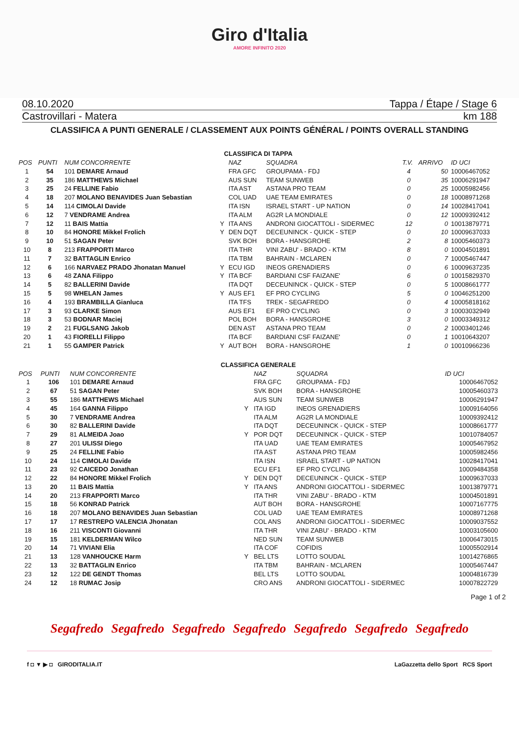Giro d'Italia
AMORE INFINITO 2020
08.10.2020 Tappa / Étape / Stage 6
Castrovillari - Matera km 188
CLASSIFICA A PUNTI GENERALE / CLASSEMENT AUX POINTS GÉNÉRAL / POINTS OVERALL STANDING
CLASSIFICA DI TAPPA
| POS | PUNTI | NUM CONCORRENTE | | NAZ | SQUADRA | | T.V. | ARRIVO | ID UCI |
| --- | --- | --- | --- | --- | --- | --- | --- | --- | --- |
| 1 | 54 | 101 DEMARE Arnaud | | FRA GFC | GROUPAMA - FDJ | | 4 | 50 | 10006467052 |
| 2 | 35 | 186 MATTHEWS Michael | | AUS SUN | TEAM SUNWEB | | 0 | 35 | 10006291947 |
| 3 | 25 | 24 FELLINE Fabio | | ITA AST | ASTANA PRO TEAM | | 0 | 25 | 10005982456 |
| 4 | 18 | 207 MOLANO BENAVIDES Juan Sebastian | | COL UAD | UAE TEAM EMIRATES | | 0 | 18 | 10008971268 |
| 5 | 14 | 114 CIMOLAI Davide | | ITA ISN | ISRAEL START - UP NATION | | 0 | 14 | 10028417041 |
| 6 | 12 | 7 VENDRAME Andrea | | ITA ALM | AG2R LA MONDIALE | | 0 | 12 | 10009392412 |
| 7 | 12 | 11 BAIS Mattia | Y | ITA ANS | ANDRONI GIOCATTOLI - SIDERMEC | | 12 | 0 | 10013879771 |
| 8 | 10 | 84 HONORE Mikkel Frolich | Y | DEN DQT | DECEUNINCK - QUICK - STEP | | 0 | 10 | 10009637033 |
| 9 | 10 | 51 SAGAN Peter | | SVK BOH | BORA - HANSGROHE | | 2 | 8 | 10005460373 |
| 10 | 8 | 213 FRAPPORTI Marco | | ITA THR | VINI ZABU' - BRADO - KTM | | 8 | 0 | 10004501891 |
| 11 | 7 | 32 BATTAGLIN Enrico | | ITA TBM | BAHRAIN - MCLAREN | | 0 | 7 | 10005467447 |
| 12 | 6 | 166 NARVAEZ PRADO Jhonatan Manuel | Y | ECU IGD | INEOS GRENADIERS | | 0 | 6 | 10009637235 |
| 13 | 6 | 48 ZANA Filippo | Y | ITA BCF | BARDIANI CSF FAIZANE' | | 6 | 0 | 10015829370 |
| 14 | 5 | 82 BALLERINI Davide | | ITA DQT | DECEUNINCK - QUICK - STEP | | 0 | 5 | 10008661777 |
| 15 | 5 | 98 WHELAN James | Y | AUS EF1 | EF PRO CYCLING | | 5 | 0 | 10046251200 |
| 16 | 4 | 193 BRAMBILLA Gianluca | | ITA TFS | TREK - SEGAFREDO | | 0 | 4 | 10005818162 |
| 17 | 3 | 93 CLARKE Simon | | AUS EF1 | EF PRO CYCLING | | 0 | 3 | 10003032949 |
| 18 | 3 | 53 BODNAR Maciej | | POL BOH | BORA - HANSGROHE | | 3 | 0 | 10003349312 |
| 19 | 2 | 21 FUGLSANG Jakob | | DEN AST | ASTANA PRO TEAM | | 0 | 2 | 10003401246 |
| 20 | 1 | 43 FIORELLI Filippo | | ITA BCF | BARDIANI CSF FAIZANE' | | 0 | 1 | 10010643207 |
| 21 | 1 | 55 GAMPER Patrick | Y | AUT BOH | BORA - HANSGROHE | | 1 | 0 | 10010966236 |
CLASSIFICA GENERALE
| POS | PUNTI | NUM CONCORRENTE | | NAZ | SQUADRA | ID UCI |
| --- | --- | --- | --- | --- | --- | --- |
| 1 | 106 | 101 DEMARE Arnaud | | FRA GFC | GROUPAMA - FDJ | 10006467052 |
| 2 | 67 | 51 SAGAN Peter | | SVK BOH | BORA - HANSGROHE | 10005460373 |
| 3 | 55 | 186 MATTHEWS Michael | | AUS SUN | TEAM SUNWEB | 10006291947 |
| 4 | 45 | 164 GANNA Filippo | Y | ITA IGD | INEOS GRENADIERS | 10009164056 |
| 5 | 30 | 7 VENDRAME Andrea | | ITA ALM | AG2R LA MONDIALE | 10009392412 |
| 6 | 30 | 82 BALLERINI Davide | | ITA DQT | DECEUNINCK - QUICK - STEP | 10008661777 |
| 7 | 29 | 81 ALMEIDA Joao | Y | POR DQT | DECEUNINCK - QUICK - STEP | 10010784057 |
| 8 | 27 | 201 ULISSI Diego | | ITA UAD | UAE TEAM EMIRATES | 10005467952 |
| 9 | 25 | 24 FELLINE Fabio | | ITA AST | ASTANA PRO TEAM | 10005982456 |
| 10 | 24 | 114 CIMOLAI Davide | | ITA ISN | ISRAEL START - UP NATION | 10028417041 |
| 11 | 23 | 92 CAICEDO Jonathan | | ECU EF1 | EF PRO CYCLING | 10009484358 |
| 12 | 22 | 84 HONORE Mikkel Frolich | Y | DEN DQT | DECEUNINCK - QUICK - STEP | 10009637033 |
| 13 | 20 | 11 BAIS Mattia | Y | ITA ANS | ANDRONI GIOCATTOLI - SIDERMEC | 10013879771 |
| 14 | 20 | 213 FRAPPORTI Marco | | ITA THR | VINI ZABU' - BRADO - KTM | 10004501891 |
| 15 | 18 | 56 KONRAD Patrick | | AUT BOH | BORA - HANSGROHE | 10007167775 |
| 16 | 18 | 207 MOLANO BENAVIDES Juan Sebastian | | COL UAD | UAE TEAM EMIRATES | 10008971268 |
| 17 | 17 | 17 RESTREPO VALENCIA Jhonatan | | COL ANS | ANDRONI GIOCATTOLI - SIDERMEC | 10009037552 |
| 18 | 16 | 211 VISCONTI Giovanni | | ITA THR | VINI ZABU' - BRADO - KTM | 10003105600 |
| 19 | 15 | 181 KELDERMAN Wilco | | NED SUN | TEAM SUNWEB | 10006473015 |
| 20 | 14 | 71 VIVIANI Elia | | ITA COF | COFIDIS | 10005502914 |
| 21 | 13 | 128 VANHOUCKE Harm | Y | BEL LTS | LOTTO SOUDAL | 10014276865 |
| 22 | 13 | 32 BATTAGLIN Enrico | | ITA TBM | BAHRAIN - MCLAREN | 10005467447 |
| 23 | 12 | 122 DE GENDT Thomas | | BEL LTS | LOTTO SOUDAL | 10004816739 |
| 24 | 12 | 18 RUMAC Josip | | CRO ANS | ANDRONI GIOCATTOLI - SIDERMEC | 10007822729 |
Page 1 of 2
Segafredo Segafredo Segafredo Segafredo Segafredo Segafredo Segafredo
f ◘ ▼ ▶ ◘ GIRODITALIA.IT LaGazzetta dello Sport RCS Sport